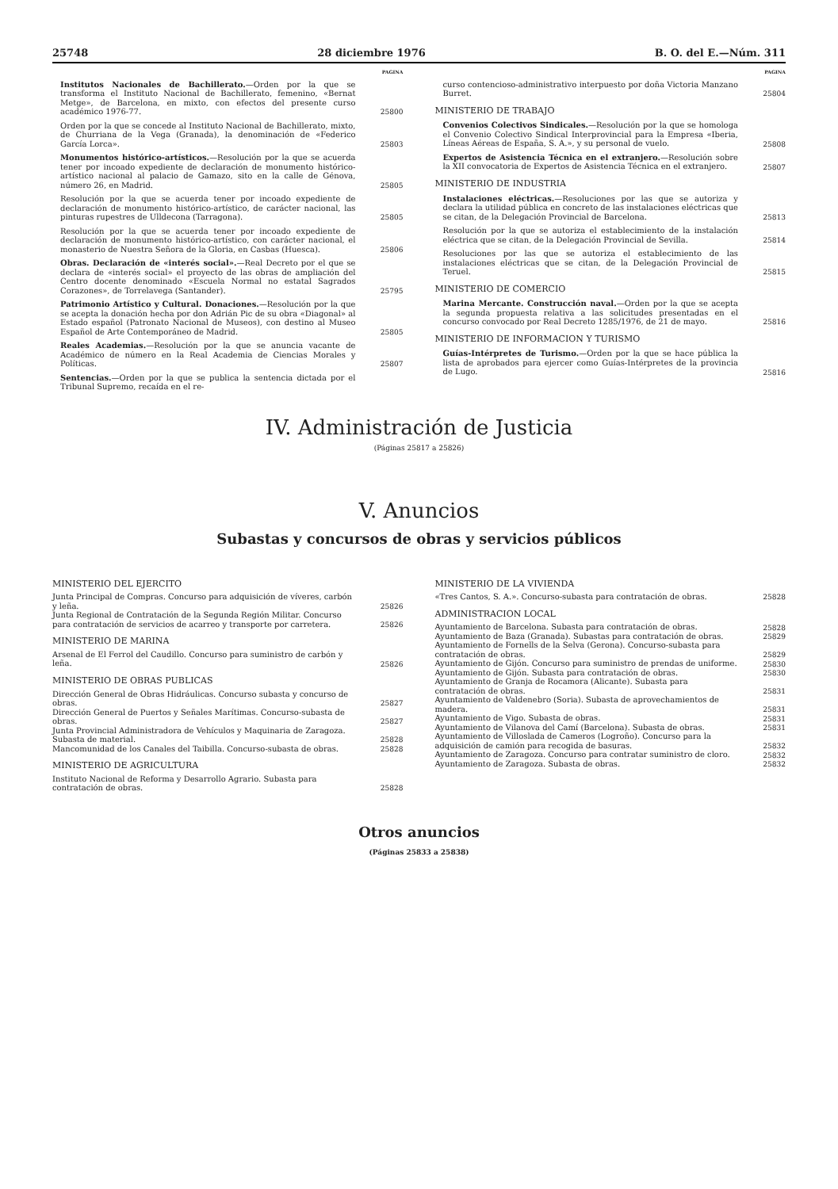25748 28 diciembre 1976 B. O. del E.—Núm. 311
PAGINA
Institutos Nacionales de Bachillerato.—Orden por la que se transforma el Instituto Nacional de Bachillerato, femenino, «Bernat Metge», de Barcelona, en mixto, con efectos del presente curso académico 1976-77.
25800
Orden por la que se concede al Instituto Nacional de Bachillerato, mixto, de Churriana de la Vega (Granada), la denominación de «Federico García Lorca».
25803
Monumentos histórico-artísticos.—Resolución por la que se acuerda tener por incoado expediente de declaración de monumento histórico-artístico nacional al palacio de Gamazo, sito en la calle de Génova, número 26, en Madrid.
25805
Resolución por la que se acuerda tener por incoado expediente de declaración de monumento histórico-artístico, de carácter nacional, las pinturas rupestres de Ulldecona (Tarragona).
25805
Resolución por la que se acuerda tener por incoado expediente de declaración de monumento histórico-artístico, con carácter nacional, el monasterio de Nuestra Señora de la Gloria, en Casbas (Huesca).
25806
Obras. Declaración de «interés social».—Real Decreto por el que se declara de «interés social» el proyecto de las obras de ampliación del Centro docente denominado «Escuela Normal no estatal Sagrados Corazones», de Torrelavega (Santander).
25795
Patrimonio Artístico y Cultural. Donaciones.—Resolución por la que se acepta la donación hecha por don Adrián Pic de su obra «Diagonal» al Estado español (Patronato Nacional de Museos), con destino al Museo Español de Arte Contemporáneo de Madrid.
25805
Reales Academias.—Resolución por la que se anuncia vacante de Académico de número en la Real Academia de Ciencias Morales y Políticas.
25807
Sentencias.—Orden por la que se publica la sentencia dictada por el Tribunal Supremo, recaída en el re-
PAGINA
curso contencioso-administrativo interpuesto por doña Victoria Manzano Burret.
25804
MINISTERIO DE TRABAJO
Convenios Colectivos Sindicales.—Resolución por la que se homologa el Convenio Colectivo Sindical Interprovincial para la Empresa «Iberia, Líneas Aéreas de España, S. A.», y su personal de vuelo.
25808
Expertos de Asistencia Técnica en el extranjero.—Resolución sobre la XII convocatoria de Expertos de Asistencia Técnica en el extranjero.
25807
MINISTERIO DE INDUSTRIA
Instalaciones eléctricas.—Resoluciones por las que se autoriza y declara la utilidad pública en concreto de las instalaciones eléctricas que se citan, de la Delegación Provincial de Barcelona.
25813
Resolución por la que se autoriza el establecimiento de la instalación eléctrica que se citan, de la Delegación Provincial de Sevilla.
25814
Resoluciones por las que se autoriza el establecimiento de las instalaciones eléctricas que se citan, de la Delegación Provincial de Teruel.
25815
MINISTERIO DE COMERCIO
Marina Mercante. Construcción naval.—Orden por la que se acepta la segunda propuesta relativa a las solicitudes presentadas en el concurso convocado por Real Decreto 1285/1976, de 21 de mayo.
25816
MINISTERIO DE INFORMACION Y TURISMO
Guías-Intérpretes de Turismo.—Orden por la que se hace pública la lista de aprobados para ejercer como Guías-Intérpretes de la provincia de Lugo.
25816
IV. Administración de Justicia
(Páginas 25817 a 25826)
V. Anuncios
Subastas y concursos de obras y servicios públicos
MINISTERIO DEL EJERCITO
Junta Principal de Compras. Concurso para adquisición de víveres, carbón y leña.
25826
Junta Regional de Contratación de la Segunda Región Militar. Concurso para contratación de servicios de acarreo y transporte por carretera.
25826
MINISTERIO DE MARINA
Arsenal de El Ferrol del Caudillo. Concurso para suministro de carbón y leña.
25826
MINISTERIO DE OBRAS PUBLICAS
Dirección General de Obras Hidráulicas. Concurso subasta y concurso de obras.
25827
Dirección General de Puertos y Señales Marítimas. Concurso-subasta de obras.
25827
Junta Provincial Administradora de Vehículos y Maquinaria de Zaragoza. Subasta de material.
25828
Mancomunidad de los Canales del Taibilla. Concurso-subasta de obras.
25828
MINISTERIO DE AGRICULTURA
Instituto Nacional de Reforma y Desarrollo Agrario. Subasta para contratación de obras.
25828
MINISTERIO DE LA VIVIENDA
«Tres Cantos, S. A.». Concurso-subasta para contratación de obras.
25828
ADMINISTRACION LOCAL
Ayuntamiento de Barcelona. Subasta para contratación de obras.
25828
Ayuntamiento de Baza (Granada). Subastas para contratación de obras.
25829
Ayuntamiento de Fornells de la Selva (Gerona). Concurso-subasta para contratación de obras.
25829
Ayuntamiento de Gijón. Concurso para suministro de prendas de uniforme.
25830
Ayuntamiento de Gijón. Subasta para contratación de obras.
25830
Ayuntamiento de Granja de Rocamora (Alicante). Subasta para contratación de obras.
25831
Ayuntamiento de Valdenebro (Soria). Subasta de aprovechamientos de madera.
25831
Ayuntamiento de Vigo. Subasta de obras.
25831
Ayuntamiento de Vilanova del Camí (Barcelona). Subasta de obras.
25831
Ayuntamiento de Villoslada de Cameros (Logroño). Concurso para la adquisición de camión para recogida de basuras.
25832
Ayuntamiento de Zaragoza. Concurso para contratar suministro de cloro.
25832
Ayuntamiento de Zaragoza. Subasta de obras.
25832
Otros anuncios
(Páginas 25833 a 25838)